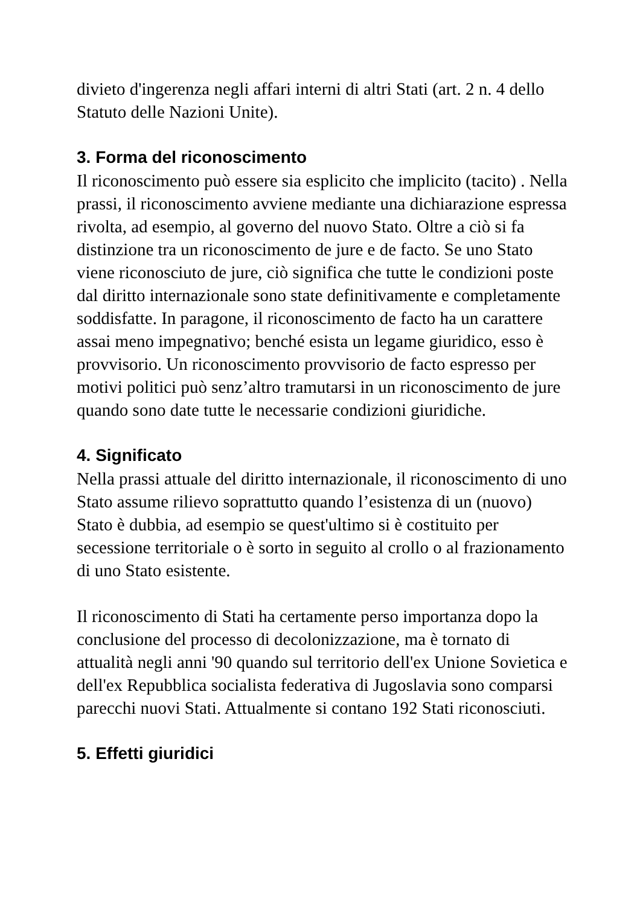divieto d'ingerenza negli affari interni di altri Stati (art. 2 n. 4 dello Statuto delle Nazioni Unite).
3. Forma del riconoscimento
Il riconoscimento può essere sia esplicito che implicito (tacito) . Nella prassi, il riconoscimento avviene mediante una dichiarazione espressa rivolta, ad esempio, al governo del nuovo Stato. Oltre a ciò si fa distinzione tra un riconoscimento de jure e de facto. Se uno Stato viene riconosciuto de jure, ciò significa che tutte le condizioni poste dal diritto internazionale sono state definitivamente e completamente soddisfatte. In paragone, il riconoscimento de facto ha un carattere assai meno impegnativo; benché esista un legame giuridico, esso è provvisorio. Un riconoscimento provvisorio de facto espresso per motivi politici può senz’altro tramutarsi in un riconoscimento de jure quando sono date tutte le necessarie condizioni giuridiche.
4. Significato
Nella prassi attuale del diritto internazionale, il riconoscimento di uno Stato assume rilievo soprattutto quando l’esistenza di un (nuovo) Stato è dubbia, ad esempio se quest'ultimo si è costituito per secessione territoriale o è sorto in seguito al crollo o al frazionamento di uno Stato esistente.
Il riconoscimento di Stati ha certamente perso importanza dopo la conclusione del processo di decolonizzazione, ma è tornato di attualità negli anni '90 quando sul territorio dell'ex Unione Sovietica e dell'ex Repubblica socialista federativa di Jugoslavia sono comparsi parecchi nuovi Stati. Attualmente si contano 192 Stati riconosciuti.
5. Effetti giuridici